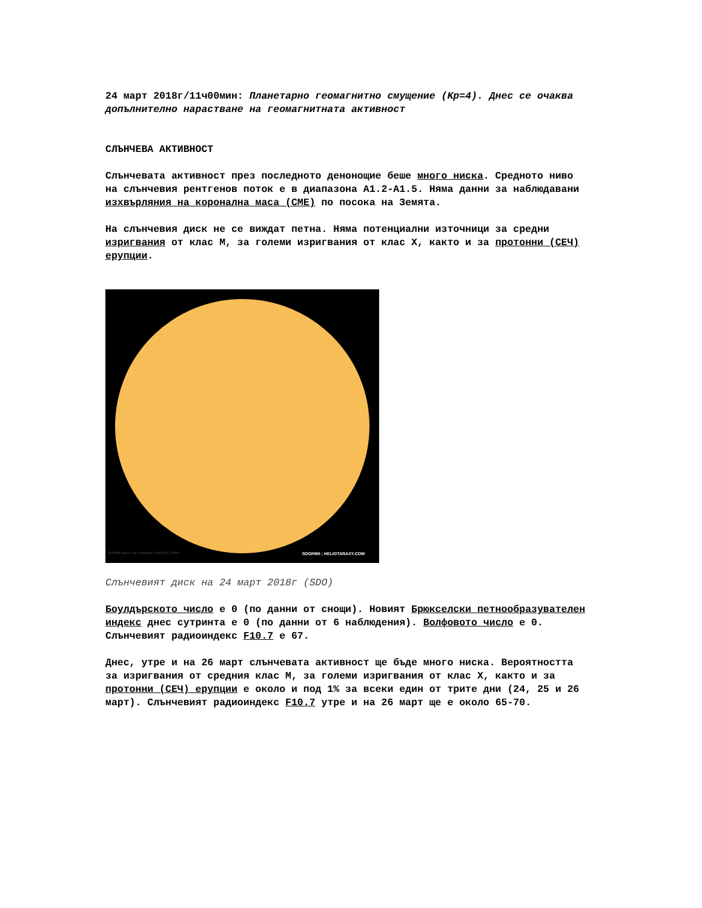24 март 2018г/11ч00мин: Планетарно геомагнитно смущение (Kp=4). Днес се очаква допълнително нарастване на геомагнитната активност
СЛЪНЧЕВА АКТИВНОСТ
Слънчевата активност през последното денонощие беше много ниска. Средното ниво на слънчевия рентгенов поток е в диапазона A1.2-A1.5. Няма данни за наблюдавани изхвърляния на коронална маса (CME) по посока на Земята.
На слънчевия диск не се виждат петна. Няма потенциални източници за средни изригвания от клас M, за големи изригвания от клас X, както и за протонни (СЕЧ) ерупции.
SDO/HMI Quick-Look Continuum: 20180324_033000 SDO/HMI ; HELIOTARAXY.COM
Слънчевият диск на 24 март 2018г (SDO)
Боулдърското число е 0 (по данни от снощи). Новият Брюкселски петнообразувателен индекс днес сутринта е 0 (по данни от 6 наблюдения). Волфовото число е 0. Слънчевият радиоиндекс F10.7 е 67.
Днес, утре и на 26 март слънчевата активност ще бъде много ниска. Вероятността за изригвания от средния клас M, за големи изригвания от клас X, както и за протонни (СЕЧ) ерупции е около и под 1% за всеки един от трите дни (24, 25 и 26 март). Слънчевият радиоиндекс F10.7 утре и на 26 март ще е около 65-70.